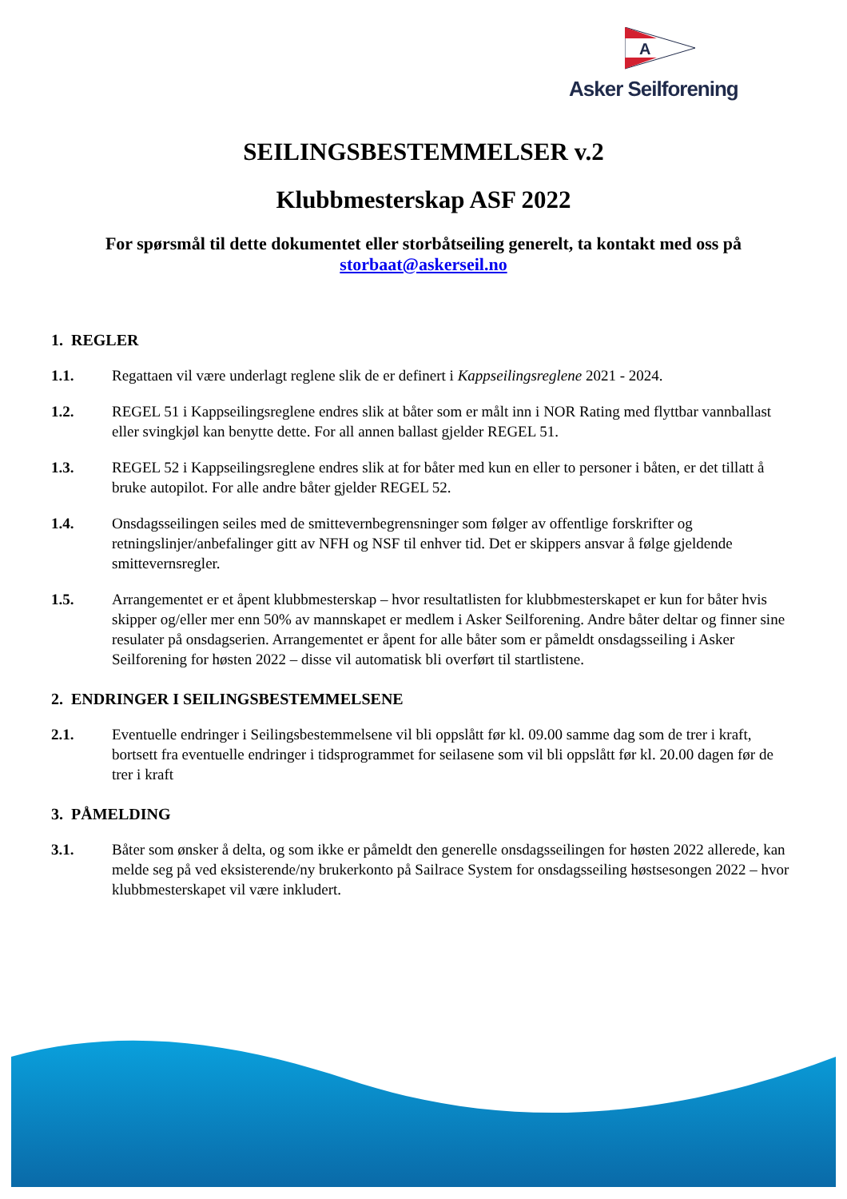A
Asker Seilforening
SEILINGSBESTEMMELSER v.2
Klubbmesterskap ASF 2022
For spørsmål til dette dokumentet eller storbåtseiling generelt, ta kontakt med oss på storbaat@askerseil.no
1. REGLER
1.1. Regattaen vil være underlagt reglene slik de er definert i Kappseilingsreglene 2021 - 2024.
1.2. REGEL 51 i Kappseilingsreglene endres slik at båter som er målt inn i NOR Rating med flyttbar vannballast eller svingkjøl kan benytte dette. For all annen ballast gjelder REGEL 51.
1.3. REGEL 52 i Kappseilingsreglene endres slik at for båter med kun en eller to personer i båten, er det tillatt å bruke autopilot. For alle andre båter gjelder REGEL 52.
1.4. Onsdagsseilingen seiles med de smittevernbegrensninger som følger av offentlige forskrifter og retningslinjer/anbefalinger gitt av NFH og NSF til enhver tid. Det er skippers ansvar å følge gjeldende smittevernsregler.
1.5. Arrangementet er et åpent klubbmesterskap – hvor resultatlisten for klubbmesterskapet er kun for båter hvis skipper og/eller mer enn 50% av mannskapet er medlem i Asker Seilforening. Andre båter deltar og finner sine resulater på onsdagserien. Arrangementet er åpent for alle båter som er påmeldt onsdagsseiling i Asker Seilforening for høsten 2022 – disse vil automatisk bli overført til startlistene.
2. ENDRINGER I SEILINGSBESTEMMELSENE
2.1. Eventuelle endringer i Seilingsbestemmelsene vil bli oppslått før kl. 09.00 samme dag som de trer i kraft, bortsett fra eventuelle endringer i tidsprogrammet for seilasene som vil bli oppslått før kl. 20.00 dagen før de trer i kraft
3. PÅMELDING
3.1. Båter som ønsker å delta, og som ikke er påmeldt den generelle onsdagsseilingen for høsten 2022 allerede, kan melde seg på ved eksisterende/ny brukerkonto på Sailrace System for onsdagsseiling høstsesongen 2022 – hvor klubbmesterskapet vil være inkludert.